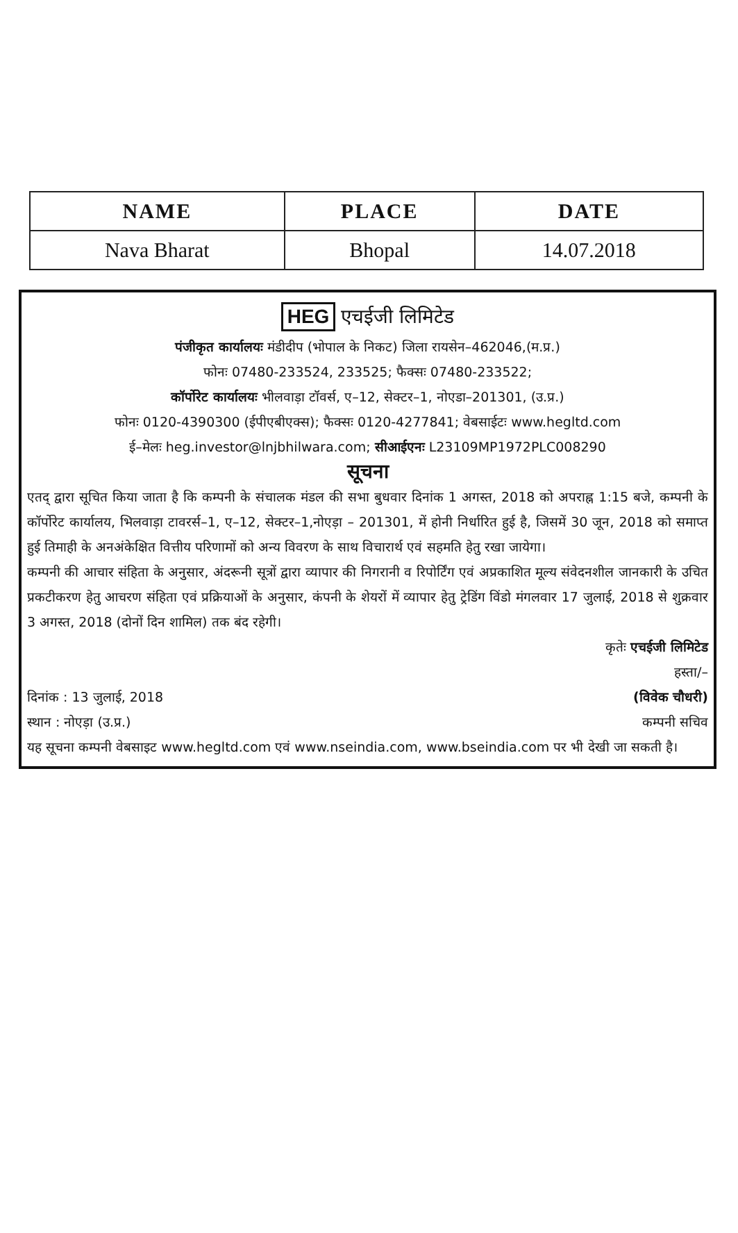| NAME | PLACE | DATE |
| --- | --- | --- |
| Nava Bharat | Bhopal | 14.07.2018 |
HEG एचईजी लिमिटेड
पंजीकृत कार्यालयः मंडीदीप (भोपाल के निकट) जिला रायसेन–462046,(म.प्र.)
फोनः 07480-233524, 233525; फैक्सः 07480-233522;
कॉर्पोरेट कार्यालयः भीलवाड़ा टॉवर्स, ए–12, सेक्टर–1, नोएडा–201301, (उ.प्र.)
फोनः 0120-4390300 (ईपीएबीएक्स); फैक्सः 0120-4277841; वेबसाईटः www.hegltd.com
ई–मेलः heg.investor@lnjbhilwara.com; सीआईएनः L23109MP1972PLC008290
सूचना
एतद् द्वारा सूचित किया जाता है कि कम्पनी के संचालक मंडल की सभा बुधवार दिनांक 1 अगस्त, 2018 को अपराह्न 1:15 बजे, कम्पनी के कॉर्पोरेट कार्यालय, भिलवाड़ा टावरर्स–1, ए–12, सेक्टर–1,नोएड़ा – 201301, में होनी निर्धारित हुई है, जिसमें 30 जून, 2018 को समाप्त हुई तिमाही के अनअंकेक्षित वित्तीय परिणामों को अन्य विवरण के साथ विचारार्थ एवं सहमति हेतु रखा जायेगा।
कम्पनी की आचार संहिता के अनुसार, अंदरूनी सूत्रों द्वारा व्यापार की निगरानी व रिपोर्टिंग एवं अप्रकाशित मूल्य संवेदनशील जानकारी के उचित प्रकटीकरण हेतु आचरण संहिता एवं प्रक्रियाओं के अनुसार, कंपनी के शेयरों में व्यापार हेतु ट्रेडिंग विंडो मंगलवार 17 जुलाई, 2018 से शुक्रवार 3 अगस्त, 2018 (दोनों दिन शामिल) तक बंद रहेगी।
कृतेः एचईजी लिमिटेड
हस्ता/–
दिनांक : 13 जुलाई, 2018 (विवेक चौधरी)
स्थान : नोएड़ा (उ.प्र.) कम्पनी सचिव
यह सूचना कम्पनी वेबसाइट www.hegltd.com एवं www.nseindia.com, www.bseindia.com पर भी देखी जा सकती है।